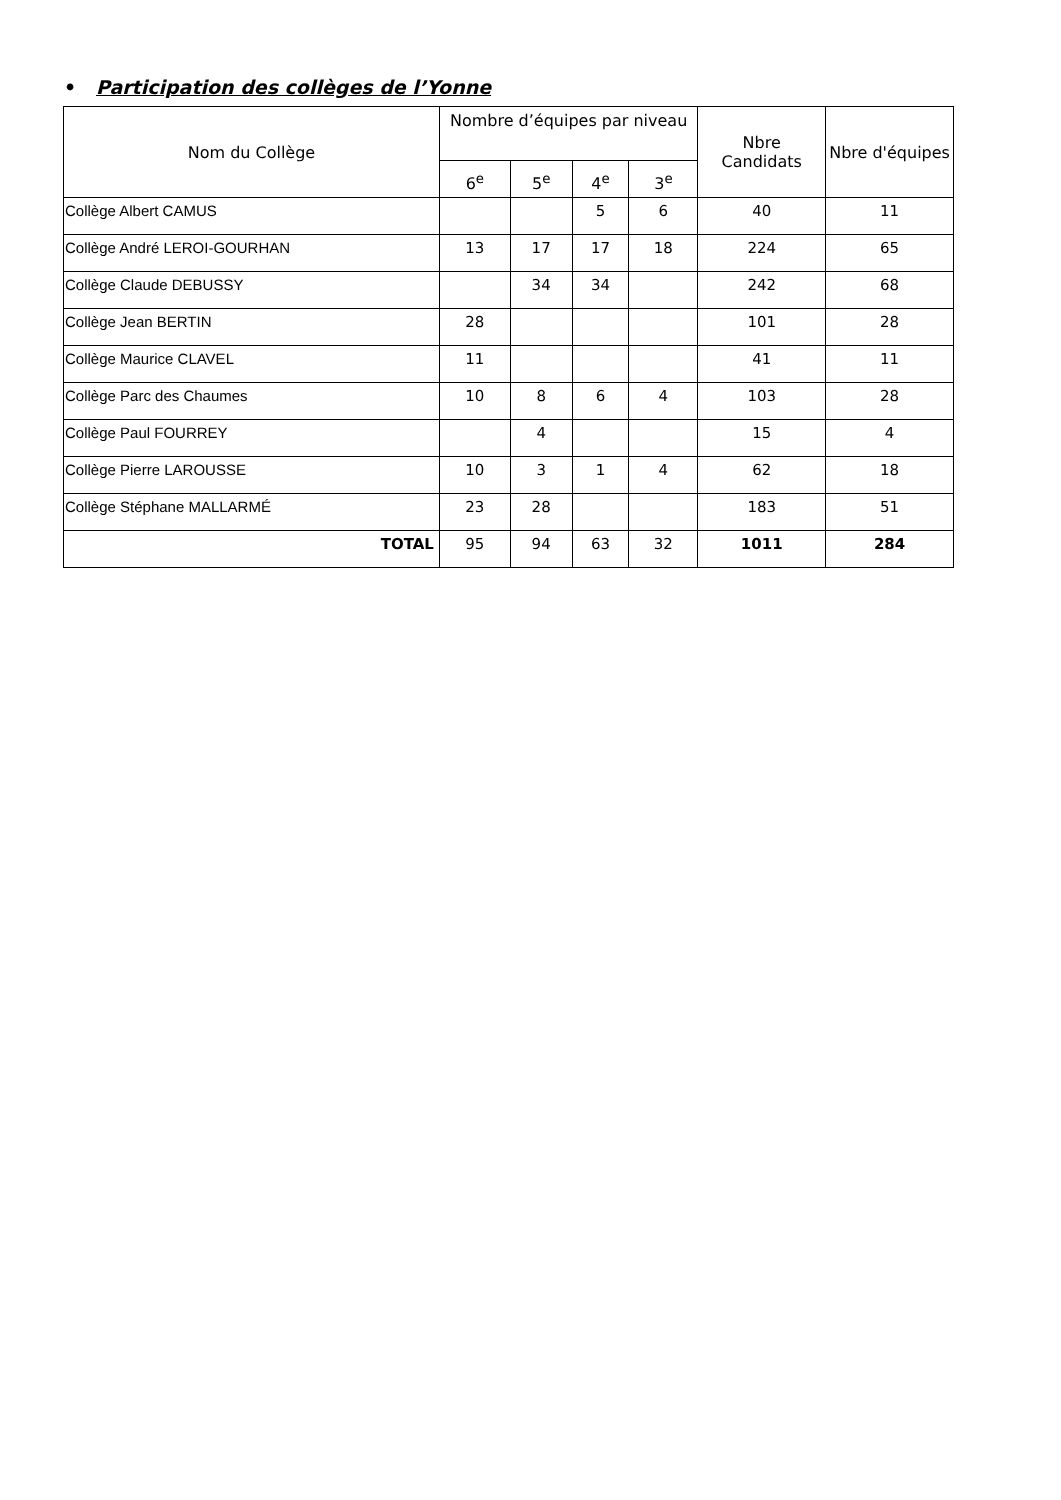• Participation des collèges de l’Yonne
| Nom du Collège | Nombre d’équipes par niveau | | | | Nbre Candidats | Nbre d'équipes |
| --- | --- | --- | --- | --- | --- | --- |
| | 6<sup>e</sup> | 5<sup>e</sup> | 4<sup>e</sup> | 3<sup>e</sup> | | |
| Collège Albert CAMUS | | | 5 | 6 | 40 | 11 |
| Collège André LEROI-GOURHAN | 13 | 17 | 17 | 18 | 224 | 65 |
| Collège Claude DEBUSSY | | 34 | 34 | | 242 | 68 |
| Collège Jean BERTIN | 28 | | | | 101 | 28 |
| Collège Maurice CLAVEL | 11 | | | | 41 | 11 |
| Collège Parc des Chaumes | 10 | 8 | 6 | 4 | 103 | 28 |
| Collège Paul FOURREY | | 4 | | | 15 | 4 |
| Collège Pierre LAROUSSE | 10 | 3 | 1 | 4 | 62 | 18 |
| Collège Stéphane MALLARMÉ | 23 | 28 | | | 183 | 51 |
| TOTAL | 95 | 94 | 63 | 32 | 1011 | 284 |